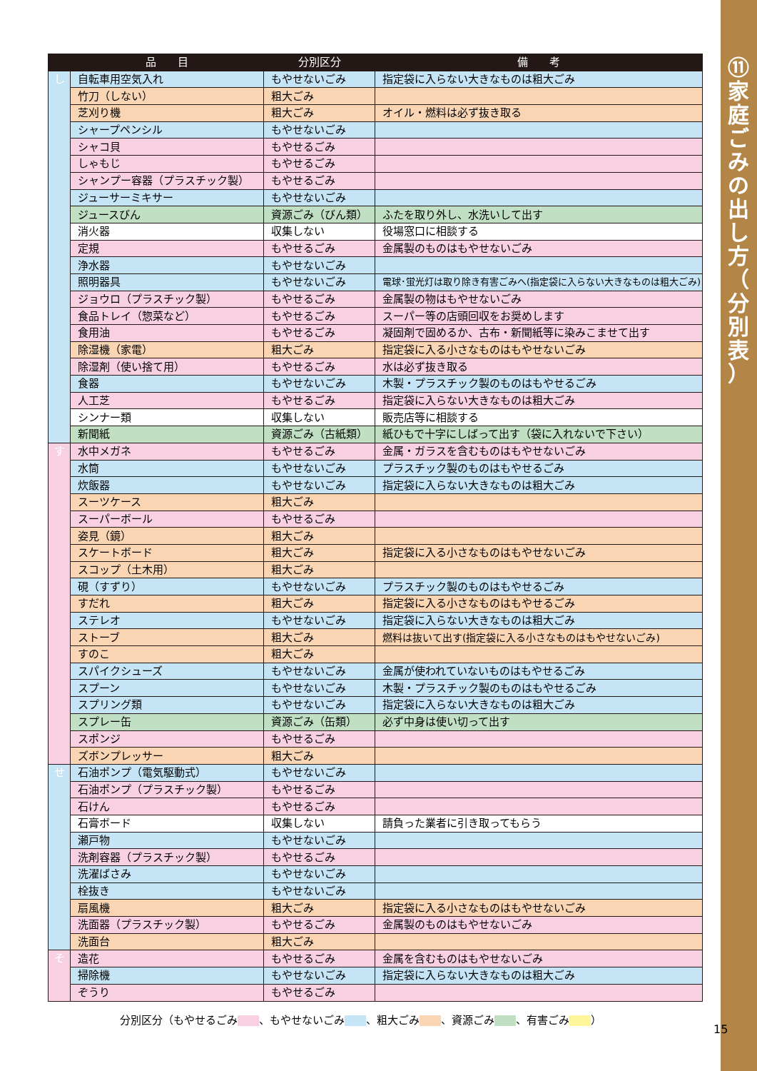⑪
家
庭
ご
み
の
出
し
方
（
分
別
表
）
| | 品 目 | 分別区分 | 備 考 |
| --- | --- | --- | --- |
| し | 自転車用空気入れ | もやせないごみ | 指定袋に入らない大きなものは粗大ごみ |
| | 竹刀（しない） | 粗大ごみ | |
| | 芝刈り機 | 粗大ごみ | オイル・燃料は必ず抜き取る |
| | シャープペンシル | もやせないごみ | |
| | シャコ貝 | もやせるごみ | |
| | しゃもじ | もやせるごみ | |
| | シャンプー容器（プラスチック製） | もやせるごみ | |
| | ジューサーミキサー | もやせないごみ | |
| | ジュースびん | 資源ごみ（びん類） | ふたを取り外し、水洗いして出す |
| | 消火器 | 収集しない | 役場窓口に相談する |
| | 定規 | もやせるごみ | 金属製のものはもやせないごみ |
| | 浄水器 | もやせないごみ | |
| | 照明器具 | もやせないごみ | 電球･蛍光灯は取り除き有害ごみへ(指定袋に入らない大きなものは粗大ごみ) |
| | ジョウロ（プラスチック製） | もやせるごみ | 金属製の物はもやせないごみ |
| | 食品トレイ（惣菜など） | もやせるごみ | スーパー等の店頭回収をお奨めします |
| | 食用油 | もやせるごみ | 凝固剤で固めるか、古布・新聞紙等に染みこませて出す |
| | 除湿機（家電） | 粗大ごみ | 指定袋に入る小さなものはもやせないごみ |
| | 除湿剤（使い捨て用） | もやせるごみ | 水は必ず抜き取る |
| | 食器 | もやせないごみ | 木製・プラスチック製のものはもやせるごみ |
| | 人工芝 | もやせるごみ | 指定袋に入らない大きなものは粗大ごみ |
| | シンナー類 | 収集しない | 販売店等に相談する |
| | 新聞紙 | 資源ごみ（古紙類） | 紙ひもで十字にしばって出す（袋に入れないで下さい） |
| す | 水中メガネ | もやせるごみ | 金属・ガラスを含むものはもやせないごみ |
| | 水筒 | もやせないごみ | プラスチック製のものはもやせるごみ |
| | 炊飯器 | もやせないごみ | 指定袋に入らない大きなものは粗大ごみ |
| | スーツケース | 粗大ごみ | |
| | スーパーボール | もやせるごみ | |
| | 姿見（鏡） | 粗大ごみ | |
| | スケートボード | 粗大ごみ | 指定袋に入る小さなものはもやせないごみ |
| | スコップ（土木用） | 粗大ごみ | |
| | 硯（すずり） | もやせないごみ | プラスチック製のものはもやせるごみ |
| | すだれ | 粗大ごみ | 指定袋に入る小さなものはもやせるごみ |
| | ステレオ | もやせないごみ | 指定袋に入らない大きなものは粗大ごみ |
| | ストーブ | 粗大ごみ | 燃料は抜いて出す(指定袋に入る小さなものはもやせないごみ) |
| | すのこ | 粗大ごみ | |
| | スパイクシューズ | もやせないごみ | 金属が使われていないものはもやせるごみ |
| | スプーン | もやせないごみ | 木製・プラスチック製のものはもやせるごみ |
| | スプリング類 | もやせないごみ | 指定袋に入らない大きなものは粗大ごみ |
| | スプレー缶 | 資源ごみ（缶類） | 必ず中身は使い切って出す |
| | スポンジ | もやせるごみ | |
| | ズボンプレッサー | 粗大ごみ | |
| せ | 石油ポンプ（電気駆動式） | もやせないごみ | |
| | 石油ポンプ（プラスチック製） | もやせるごみ | |
| | 石けん | もやせるごみ | |
| | 石膏ボード | 収集しない | 請負った業者に引き取ってもらう |
| | 瀬戸物 | もやせないごみ | |
| | 洗剤容器（プラスチック製） | もやせるごみ | |
| | 洗濯ばさみ | もやせないごみ | |
| | 栓抜き | もやせないごみ | |
| | 扇風機 | 粗大ごみ | 指定袋に入る小さなものはもやせないごみ |
| | 洗面器（プラスチック製） | もやせるごみ | 金属製のものはもやせないごみ |
| | 洗面台 | 粗大ごみ | |
| そ | 造花 | もやせるごみ | 金属を含むものはもやせないごみ |
| | 掃除機 | もやせないごみ | 指定袋に入らない大きなものは粗大ごみ |
| | ぞうり | もやせるごみ | |
分別区分（もやせるごみ 、もやせないごみ 、粗大ごみ 、資源ごみ 、有害ごみ ）
15